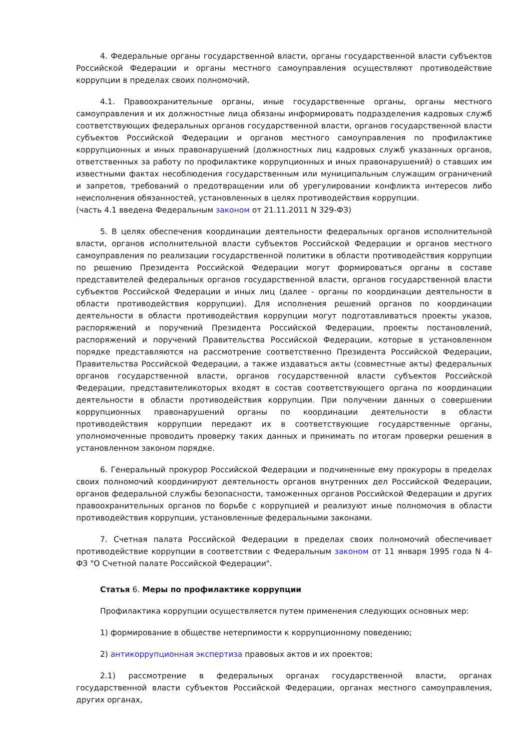4. Федеральные органы государственной власти, органы государственной власти субъектов Российской Федерации и органы местного самоуправления осуществляют противодействие коррупции в пределах своих полномочий.
4.1. Правоохранительные органы, иные государственные органы, органы местного самоуправления и их должностные лица обязаны информировать подразделения кадровых служб соответствующих федеральных органов государственной власти, органов государственной власти субъектов Российской Федерации и органов местного самоуправления по профилактике коррупционных и иных правонарушений (должностных лиц кадровых служб указанных органов, ответственных за работу по профилактике коррупционных и иных правонарушений) о ставших им известными фактах несоблюдения государственным или муниципальным служащим ограничений и запретов, требований о предотвращении или об урегулировании конфликта интересов либо неисполнения обязанностей, установленных в целях противодействия коррупции.
(часть 4.1 введена Федеральным законом от 21.11.2011 N 329-ФЗ)
5. В целях обеспечения координации деятельности федеральных органов исполнительной власти, органов исполнительной власти субъектов Российской Федерации и органов местного самоуправления по реализации государственной политики в области противодействия коррупции по решению Президента Российской Федерации могут формироваться органы в составе представителей федеральных органов государственной власти, органов государственной власти субъектов Российской Федерации и иных лиц (далее - органы по координации деятельности в области противодействия коррупции). Для исполнения решений органов по координации деятельности в области противодействия коррупции могут подготавливаться проекты указов, распоряжений и поручений Президента Российской Федерации, проекты постановлений, распоряжений и поручений Правительства Российской Федерации, которые в установленном порядке представляются на рассмотрение соответственно Президента Российской Федерации, Правительства Российской Федерации, а также издаваться акты (совместные акты) федеральных органов государственной власти, органов государственной власти субъектов Российской Федерации, представителикоторых входят в состав соответствующего органа по координации деятельности в области противодействия коррупции. При получении данных о совершении коррупционных правонарушений органы по координации деятельности в области противодействия коррупции передают их в соответствующие государственные органы, уполномоченные проводить проверку таких данных и принимать по итогам проверки решения в установленном законом порядке.
6. Генеральный прокурор Российской Федерации и подчиненные ему прокуроры в пределах своих полномочий координируют деятельность органов внутренних дел Российской Федерации, органов федеральной службы безопасности, таможенных органов Российской Федерации и других правоохранительных органов по борьбе с коррупцией и реализуют иные полномочия в области противодействия коррупции, установленные федеральными законами.
7. Счетная палата Российской Федерации в пределах своих полномочий обеспечивает противодействие коррупции в соответствии с Федеральным законом от 11 января 1995 года N 4-ФЗ "О Счетной палате Российской Федерации".
Статья 6. Меры по профилактике коррупции
Профилактика коррупции осуществляется путем применения следующих основных мер:
1) формирование в обществе нетерпимости к коррупционному поведению;
2) антикоррупционная экспертиза правовых актов и их проектов;
2.1) рассмотрение в федеральных органах государственной власти, органах государственной власти субъектов Российской Федерации, органах местного самоуправления, других органах,